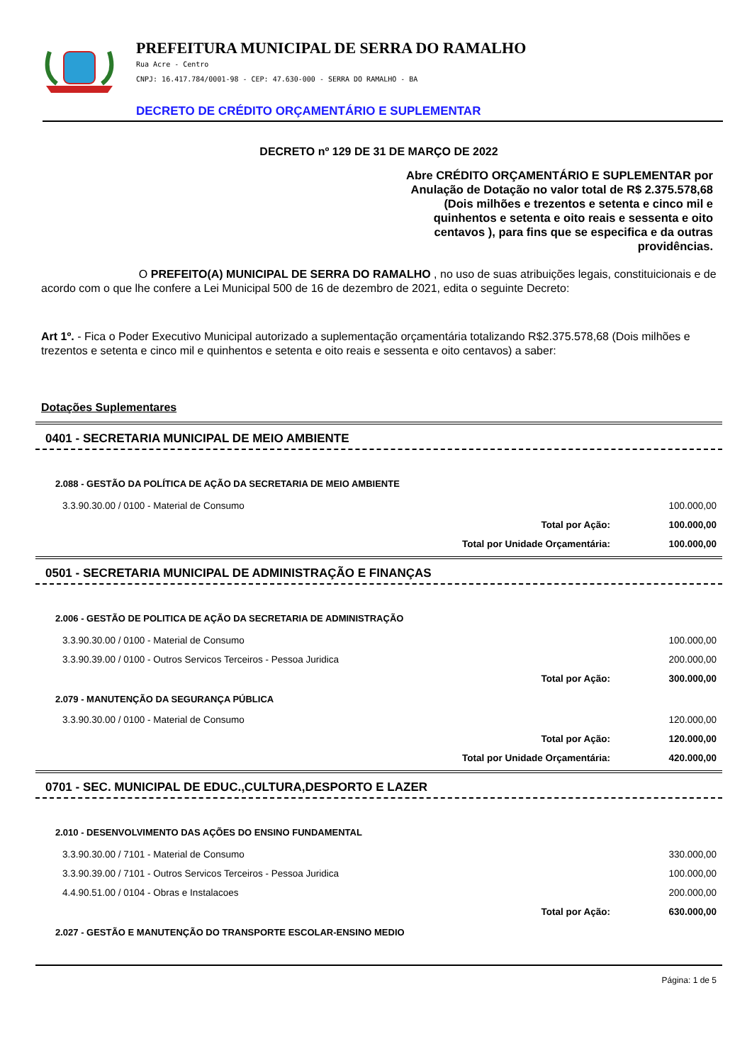PREFEITURA MUNICIPAL DE SERRA DO RAMALHO
Rua Acre - Centro
CNPJ: 16.417.784/0001-98 - CEP: 47.630-000 - SERRA DO RAMALHO - BA
DECRETO DE CRÉDITO ORÇAMENTÁRIO E SUPLEMENTAR
DECRETO nº 129 DE 31 DE MARÇO DE 2022
Abre CRÉDITO ORÇAMENTÁRIO E SUPLEMENTAR por Anulação de Dotação no valor total de R$ 2.375.578,68 (Dois milhões e trezentos e setenta e cinco mil e quinhentos e setenta e oito reais e sessenta e oito centavos ), para fins que se especifica e da outras providências.
O PREFEITO(A) MUNICIPAL DE SERRA DO RAMALHO , no uso de suas atribuições legais, constituicionais e de acordo com o que lhe confere a Lei Municipal 500 de 16 de dezembro de 2021, edita o seguinte Decreto:
Art 1º. - Fica o Poder Executivo Municipal autorizado a suplementação orçamentária totalizando R$2.375.578,68 (Dois milhões e trezentos e setenta e cinco mil e quinhentos e setenta e oito reais e sessenta e oito centavos) a saber:
Dotações Suplementares
0401 - SECRETARIA MUNICIPAL DE MEIO AMBIENTE
2.088 - GESTÃO DA POLÍTICA DE AÇÃO DA SECRETARIA DE MEIO AMBIENTE
| 3.3.90.30.00 / 0100 - Material de Consumo | | 100.000,00 |
| | Total por Ação: | 100.000,00 |
| | Total por Unidade Orçamentária: | 100.000,00 |
0501 - SECRETARIA MUNICIPAL DE ADMINISTRAÇÃO E FINANÇAS
2.006 - GESTÃO DE POLITICA DE AÇÃO DA SECRETARIA DE ADMINISTRAÇÃO
| 3.3.90.30.00 / 0100 - Material de Consumo | | 100.000,00 |
| 3.3.90.39.00 / 0100 - Outros Servicos Terceiros - Pessoa Juridica | | 200.000,00 |
| | Total por Ação: | 300.000,00 |
| 2.079 - MANUTENÇÃO DA SEGURANÇA PÚBLICA | | |
| 3.3.90.30.00 / 0100 - Material de Consumo | | 120.000,00 |
| | Total por Ação: | 120.000,00 |
| | Total por Unidade Orçamentária: | 420.000,00 |
0701 - SEC. MUNICIPAL DE EDUC.,CULTURA,DESPORTO E LAZER
2.010 - DESENVOLVIMENTO DAS AÇÕES DO ENSINO FUNDAMENTAL
| 3.3.90.30.00 / 7101 - Material de Consumo | | 330.000,00 |
| 3.3.90.39.00 / 7101 - Outros Servicos Terceiros - Pessoa Juridica | | 100.000,00 |
| 4.4.90.51.00 / 0104 - Obras e Instalacoes | | 200.000,00 |
| | Total por Ação: | 630.000,00 |
| 2.027 - GESTÃO E MANUTENÇÃO DO TRANSPORTE ESCOLAR-ENSINO MEDIO | | |
Página: 1 de 5